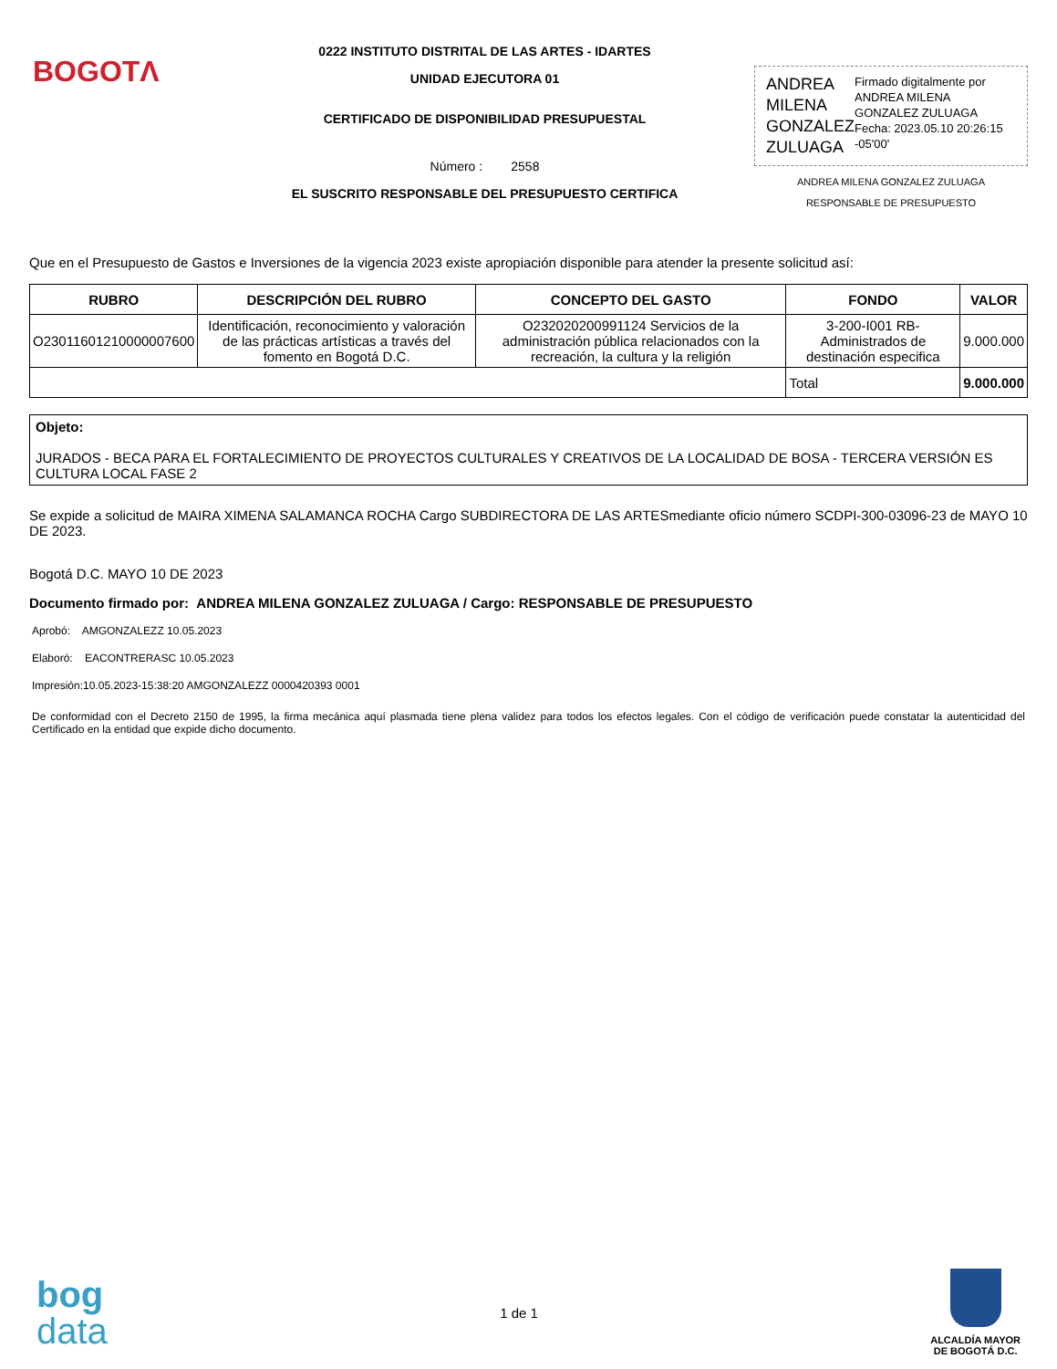BOGOTΛ
0222 INSTITUTO DISTRITAL DE LAS ARTES - IDARTES
UNIDAD EJECUTORA 01
CERTIFICADO DE DISPONIBILIDAD PRESUPUESTAL
Número : 2558
EL SUSCRITO RESPONSABLE DEL PRESUPUESTO CERTIFICA
ANDREA MILENA GONZALEZ ZULUAGA
Firmado digitalmente por ANDREA MILENA GONZALEZ ZULUAGA Fecha: 2023.05.10 20:26:15 -05'00'
ANDREA MILENA GONZALEZ ZULUAGA
RESPONSABLE DE PRESUPUESTO
Que en el Presupuesto de Gastos e Inversiones de la vigencia 2023 existe apropiación disponible para atender la presente solicitud así:
| RUBRO | DESCRIPCIÓN DEL RUBRO | CONCEPTO DEL GASTO | FONDO | VALOR |
| --- | --- | --- | --- | --- |
| O23011601210000007600 | Identificación, reconocimiento y valoración de las prácticas artísticas a través del fomento en Bogotá D.C. | O232020200991124 Servicios de la administración pública relacionados con la recreación, la cultura y la religión | 3-200-I001 RB-Administrados de destinación especifica | 9.000.000 |
| | | | Total | 9.000.000 |
Objeto:
JURADOS - BECA PARA EL FORTALECIMIENTO DE PROYECTOS CULTURALES Y CREATIVOS DE LA LOCALIDAD DE BOSA - TERCERA VERSIÓN ES CULTURA LOCAL FASE 2
Se expide a solicitud de MAIRA XIMENA SALAMANCA ROCHA Cargo SUBDIRECTORA DE LAS ARTESmediante oficio número SCDPI-300-03096-23 de MAYO 10 DE 2023.
Bogotá D.C. MAYO 10 DE 2023
Documento firmado por: ANDREA MILENA GONZALEZ ZULUAGA / Cargo: RESPONSABLE DE PRESUPUESTO
Aprobó: AMGONZALEZZ 10.05.2023
Elaboró: EACONTRERASC 10.05.2023
Impresión:10.05.2023-15:38:20 AMGONZALEZZ 0000420393 0001
De conformidad con el Decreto 2150 de 1995, la firma mecánica aquí plasmada tiene plena validez para todos los efectos legales. Con el código de verificación puede constatar la autenticidad del Certificado en la entidad que expide dicho documento.
bog
data
1 de 1
ALCALDÍA MAYOR
DE BOGOTÁ D.C.